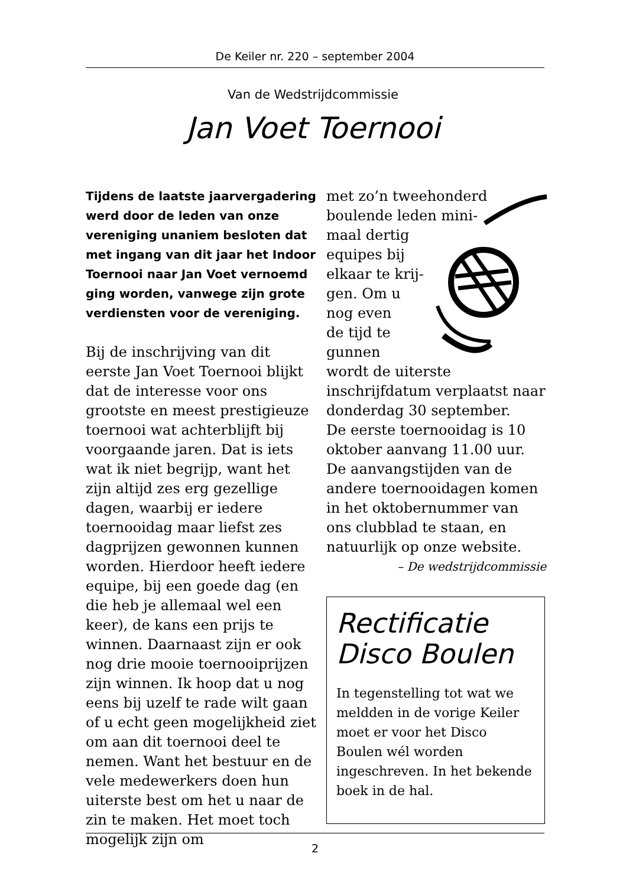De Keiler nr. 220 – september 2004
Van de Wedstrijdcommissie
Jan Voet Toernooi
Tijdens de laatste jaarvergadering werd door de leden van onze vereniging unaniem besloten dat met ingang van dit jaar het Indoor Toernooi naar Jan Voet vernoemd ging worden, vanwege zijn grote verdiensten voor de vereniging.
Bij de inschrijving van dit eerste Jan Voet Toernooi blijkt dat de interesse voor ons grootste en meest prestigieuze toernooi wat achterblijft bij voorgaande jaren. Dat is iets wat ik niet begrijp, want het zijn altijd zes erg gezellige dagen, waarbij er iedere toernooidag maar liefst zes dagprijzen gewonnen kunnen worden. Hierdoor heeft iedere equipe, bij een goede dag (en die heb je allemaal wel een keer), de kans een prijs te winnen. Daarnaast zijn er ook nog drie mooie toernooiprijzen zijn winnen. Ik hoop dat u nog eens bij uzelf te rade wilt gaan of u echt geen mogelijkheid ziet om aan dit toernooi deel te nemen. Want het bestuur en de vele medewerkers doen hun uiterste best om het u naar de zin te maken. Het moet toch mogelijk zijn om
met zo’n tweehonderd
boulende leden mini-
maal dertig
equipes bij
elkaar te krij-
gen. Om u
nog even
de tijd te
gunnen
wordt de uiterste inschrijfdatum verplaatst naar donderdag 30 september.
De eerste toernooidag is 10 oktober aanvang 11.00 uur.
De aanvangstijden van de andere toernooidagen komen in het oktobernummer van ons clubblad te staan, en natuurlijk op onze website.
– De wedstrijdcommissie
Rectificatie Disco Boulen
In tegenstelling tot wat we meldden in de vorige Keiler moet er voor het Disco Boulen wél worden ingeschreven. In het bekende boek in de hal.
2